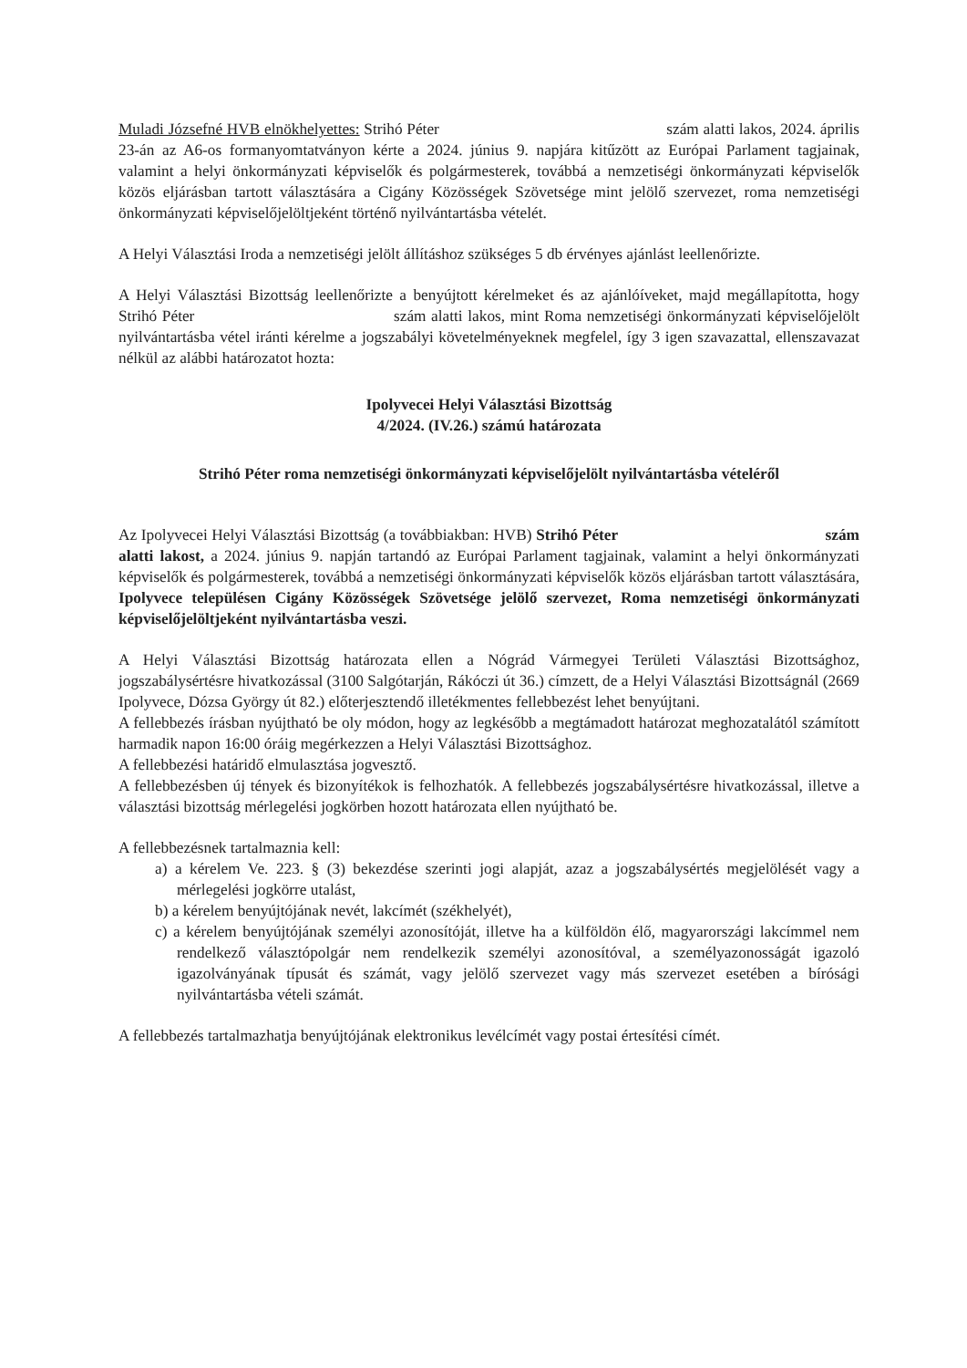Muladi Józsefné HVB elnökhelyettes: Strihó Péter szám alatti lakos, 2024. április 23-án az A6-os formanyomtatványon kérte a 2024. június 9. napjára kitűzött az Európai Parlament tagjainak, valamint a helyi önkormányzati képviselők és polgármesterek, továbbá a nemzetiségi önkormányzati képviselők közös eljárásban tartott választására a Cigány Közösségek Szövetsége mint jelölő szervezet, roma nemzetiségi önkormányzati képviselőjelöltjeként történő nyilvántartásba vételét.
A Helyi Választási Iroda a nemzetiségi jelölt állításhoz szükséges 5 db érvényes ajánlást leellenőrizte.
A Helyi Választási Bizottság leellenőrizte a benyújtott kérelmeket és az ajánlóíveket, majd megállapította, hogy Strihó Péter szám alatti lakos, mint Roma nemzetiségi önkormányzati képviselőjelölt nyilvántartásba vétel iránti kérelme a jogszabályi követelményeknek megfelel, így 3 igen szavazattal, ellenszavazat nélkül az alábbi határozatot hozta:
Ipolyvecei Helyi Választási Bizottság
4/2024. (IV.26.) számú határozata
Strihó Péter roma nemzetiségi önkormányzati képviselőjelölt nyilvántartásba vételéről
Az Ipolyvecei Helyi Választási Bizottság (a továbbiakban: HVB) Strihó Péter szám alatti lakost, a 2024. június 9. napján tartandó az Európai Parlament tagjainak, valamint a helyi önkormányzati képviselők és polgármesterek, továbbá a nemzetiségi önkormányzati képviselők közös eljárásban tartott választására, Ipolyvece településen Cigány Közösségek Szövetsége jelölő szervezet, Roma nemzetiségi önkormányzati képviselőjelöltjeként nyilvántartásba veszi.
A Helyi Választási Bizottság határozata ellen a Nógrád Vármegyei Területi Választási Bizottsághoz, jogszabálysértésre hivatkozással (3100 Salgótarján, Rákóczi út 36.) címzett, de a Helyi Választási Bizottságnál (2669 Ipolyvece, Dózsa György út 82.) előterjesztendő illetékmentes fellebbezést lehet benyújtani.
A fellebbezés írásban nyújtható be oly módon, hogy az legkésőbb a megtámadott határozat meghozatalától számított harmadik napon 16:00 óráig megérkezzen a Helyi Választási Bizottsághoz.
A fellebbezési határidő elmulasztása jogvesztő.
A fellebbezésben új tények és bizonyítékok is felhozhatók. A fellebbezés jogszabálysértésre hivatkozással, illetve a választási bizottság mérlegelési jogkörben hozott határozata ellen nyújtható be.
A fellebbezésnek tartalmaznia kell:
a) a kérelem Ve. 223. § (3) bekezdése szerinti jogi alapját, azaz a jogszabálysértés megjelölését vagy a mérlegelési jogkörre utalást,
b) a kérelem benyújtójának nevét, lakcímét (székhelyét),
c) a kérelem benyújtójának személyi azonosítóját, illetve ha a külföldön élő, magyarországi lakcímmel nem rendelkező választópolgár nem rendelkezik személyi azonosítóval, a személyazonosságát igazoló igazolványának típusát és számát, vagy jelölő szervezet vagy más szervezet esetében a bírósági nyilvántartásba vételi számát.
A fellebbezés tartalmazhatja benyújtójának elektronikus levélcímét vagy postai értesítési címét.